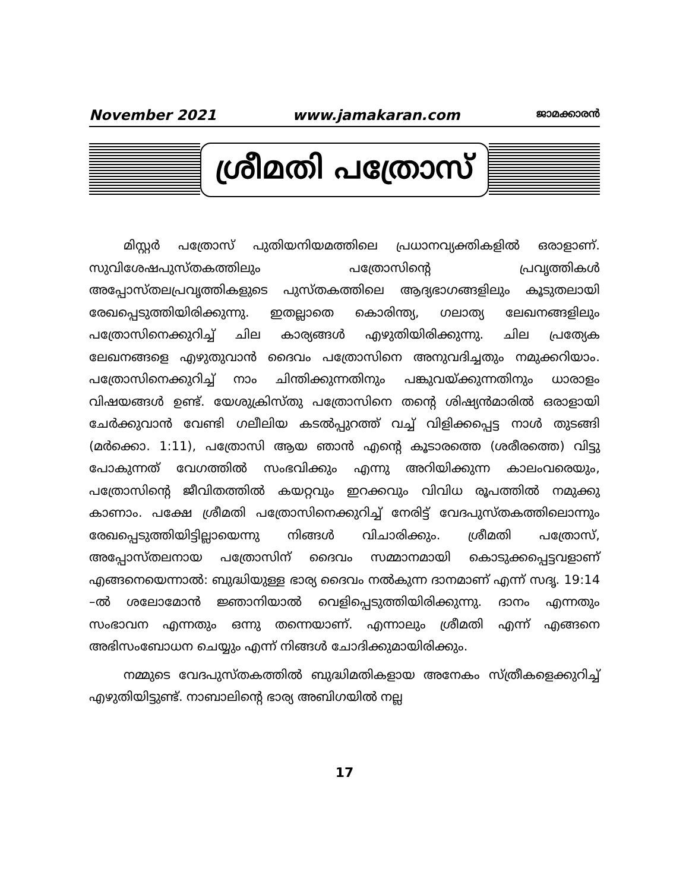November 2021 www.jamakaran.com ജാമക്കാരൻ
ശ്രീമതി പത്രോസ്
മിസ്റ്റർ പത്രോസ് പുതിയനിയമത്തിലെ പ്രധാനവ്യക്തികളിൽ ഒരാളാണ്. സുവിശേഷപുസ്തകത്തിലും പത്രോസിന്റെ പ്രവൃത്തികൾ അപ്പോസ്തലപ്രവൃത്തികളുടെ പുസ്തകത്തിലെ ആദ്യഭാഗങ്ങളിലും കൂടുതലായി രേഖപ്പെടുത്തിയിരിക്കുന്നു. ഇതല്ലാതെ കൊരിന്ത്യ, ഗലാത്യ ലേഖനങ്ങളിലും പത്രോസിനെക്കുറിച്ച് ചില കാര്യങ്ങൾ എഴുതിയിരിക്കുന്നു. ചില പ്രത്യേക ലേഖനങ്ങളെ എഴുതുവാൻ ദൈവം പത്രോസിനെ അനുവദിച്ചതും നമുക്കറിയാം. പത്രോസിനെക്കുറിച്ച് നാം ചിന്തിക്കുന്നതിനും പങ്കുവയ്ക്കുന്നതിനും ധാരാളം വിഷയങ്ങൾ ഉണ്ട്. യേശുക്രിസ്തു പത്രോസിനെ തന്റെ ശിഷ്യൻമാരിൽ ഒരാളായി ചേർക്കുവാൻ വേണ്ടി ഗലീലിയ കടൽപ്പുറത്ത് വച്ച് വിളിക്കപ്പെട്ട നാൾ തുടങ്ങി (മർക്കൊ. 1:11), പത്രോസി ആയ ഞാൻ എന്റെ കൂടാരത്തെ (ശരീരത്തെ) വിട്ടു പോകുന്നത് വേഗത്തിൽ സംഭവിക്കും എന്നു അറിയിക്കുന്ന കാലംവരെയും, പത്രോസിന്റെ ജീവിതത്തിൽ കയറ്റവും ഇറക്കവും വിവിധ രൂപത്തിൽ നമുക്കു കാണാം. പക്ഷേ ശ്രീമതി പത്രോസിനെക്കുറിച്ച് നേരിട്ട് വേദപുസ്തകത്തിലൊന്നും രേഖപ്പെടുത്തിയിട്ടില്ലായെന്നു നിങ്ങൾ വിചാരിക്കും. ശ്രീമതി പത്രോസ്, അപ്പോസ്തലനായ പത്രോസിന് ദൈവം സമ്മാനമായി കൊടുക്കപ്പെട്ടവളാണ് എങ്ങനെയെന്നാൽ: ബുദ്ധിയുള്ള ഭാര്യ ദൈവം നൽകുന്ന ദാനമാണ് എന്ന് സദൃ. 19:14 –ൽ ശലോമോൻ ജ്ഞാനിയാൽ വെളിപ്പെടുത്തിയിരിക്കുന്നു. ദാനം എന്നതും സംഭാവന എന്നതും ഒന്നു തന്നെയാണ്. എന്നാലും ശ്രീമതി എന്ന് എങ്ങനെ അഭിസംബോധന ചെയ്യും എന്ന് നിങ്ങൾ ചോദിക്കുമായിരിക്കും.
നമ്മുടെ വേദപുസ്തകത്തിൽ ബുദ്ധിമതികളായ അനേകം സ്ത്രീകളെക്കുറിച്ച് എഴുതിയിട്ടുണ്ട്. നാബാലിന്റെ ഭാര്യ അബിഗയിൽ നല്ല
17